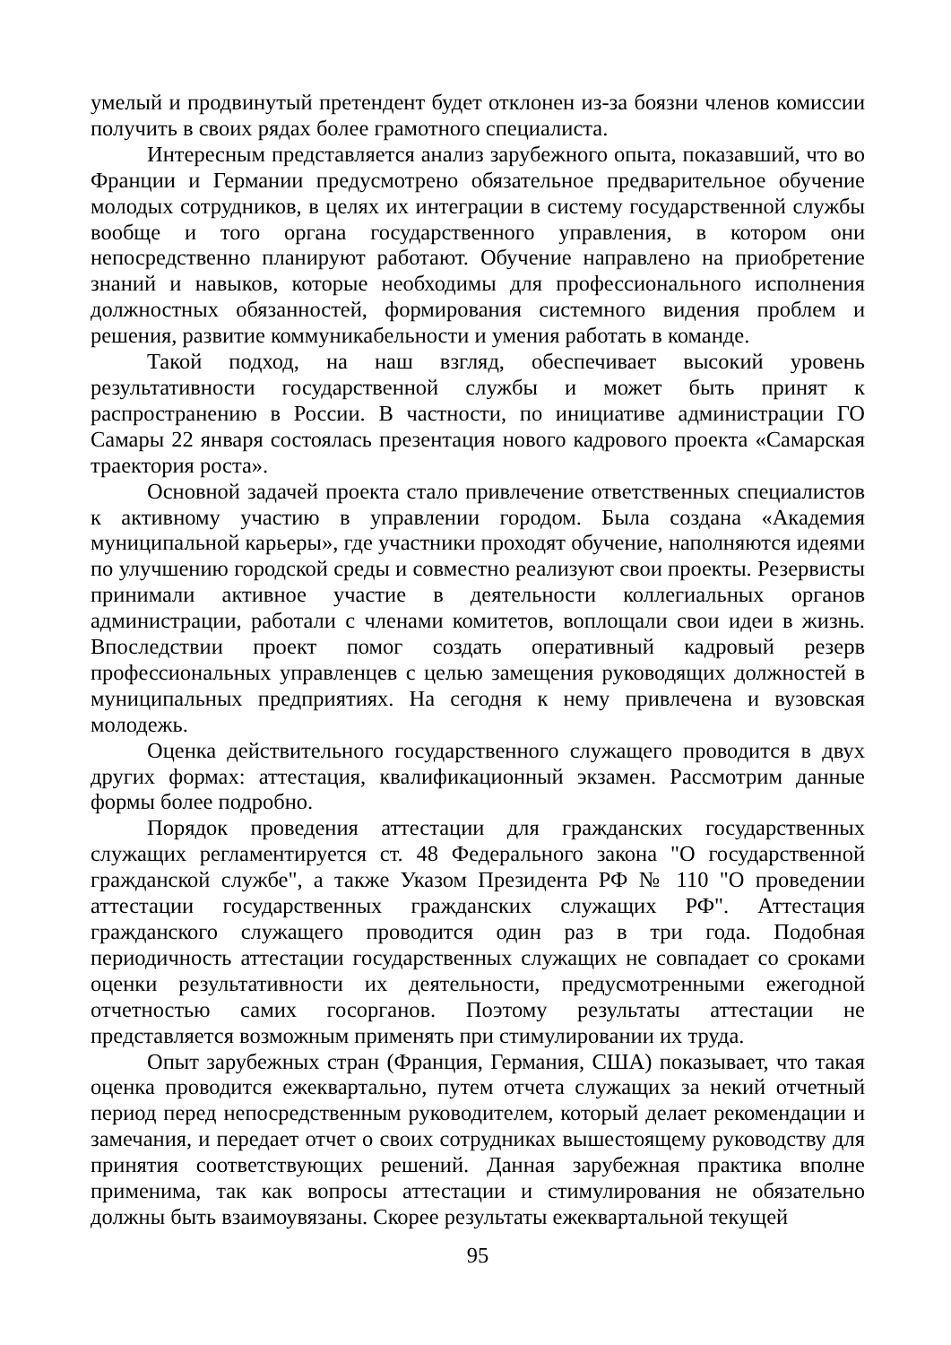умелый и продвинутый претендент будет отклонен из-за боязни членов комиссии получить в своих рядах более грамотного специалиста.
Интересным представляется анализ зарубежного опыта, показавший, что во Франции и Германии предусмотрено обязательное предварительное обучение молодых сотрудников, в целях их интеграции в систему государственной службы вообще и того органа государственного управления, в котором они непосредственно планируют работают. Обучение направлено на приобретение знаний и навыков, которые необходимы для профессионального исполнения должностных обязанностей, формирования системного видения проблем и решения, развитие коммуникабельности и умения работать в команде.
Такой подход, на наш взгляд, обеспечивает высокий уровень результативности государственной службы и может быть принят к распространению в России. В частности, по инициативе администрации ГО Самары 22 января состоялась презентация нового кадрового проекта «Самарская траектория роста».
Основной задачей проекта стало привлечение ответственных специалистов к активному участию в управлении городом. Была создана «Академия муниципальной карьеры», где участники проходят обучение, наполняются идеями по улучшению городской среды и совместно реализуют свои проекты. Резервисты принимали активное участие в деятельности коллегиальных органов администрации, работали с членами комитетов, воплощали свои идеи в жизнь. Впоследствии проект помог создать оперативный кадровый резерв профессиональных управленцев с целью замещения руководящих должностей в муниципальных предприятиях. На сегодня к нему привлечена и вузовская молодежь.
Оценка действительного государственного служащего проводится в двух других формах: аттестация, квалификационный экзамен. Рассмотрим данные формы более подробно.
Порядок проведения аттестации для гражданских государственных служащих регламентируется ст. 48 Федерального закона "О государственной гражданской службе", а также Указом Президента РФ № 110 "О проведении аттестации государственных гражданских служащих РФ". Аттестация гражданского служащего проводится один раз в три года. Подобная периодичность аттестации государственных служащих не совпадает со сроками оценки результативности их деятельности, предусмотренными ежегодной отчетностью самих госорганов. Поэтому результаты аттестации не представляется возможным применять при стимулировании их труда.
Опыт зарубежных стран (Франция, Германия, США) показывает, что такая оценка проводится ежеквартально, путем отчета служащих за некий отчетный период перед непосредственным руководителем, который делает рекомендации и замечания, и передает отчет о своих сотрудниках вышестоящему руководству для принятия соответствующих решений. Данная зарубежная практика вполне применима, так как вопросы аттестации и стимулирования не обязательно должны быть взаимоувязаны. Скорее результаты ежеквартальной текущей
95